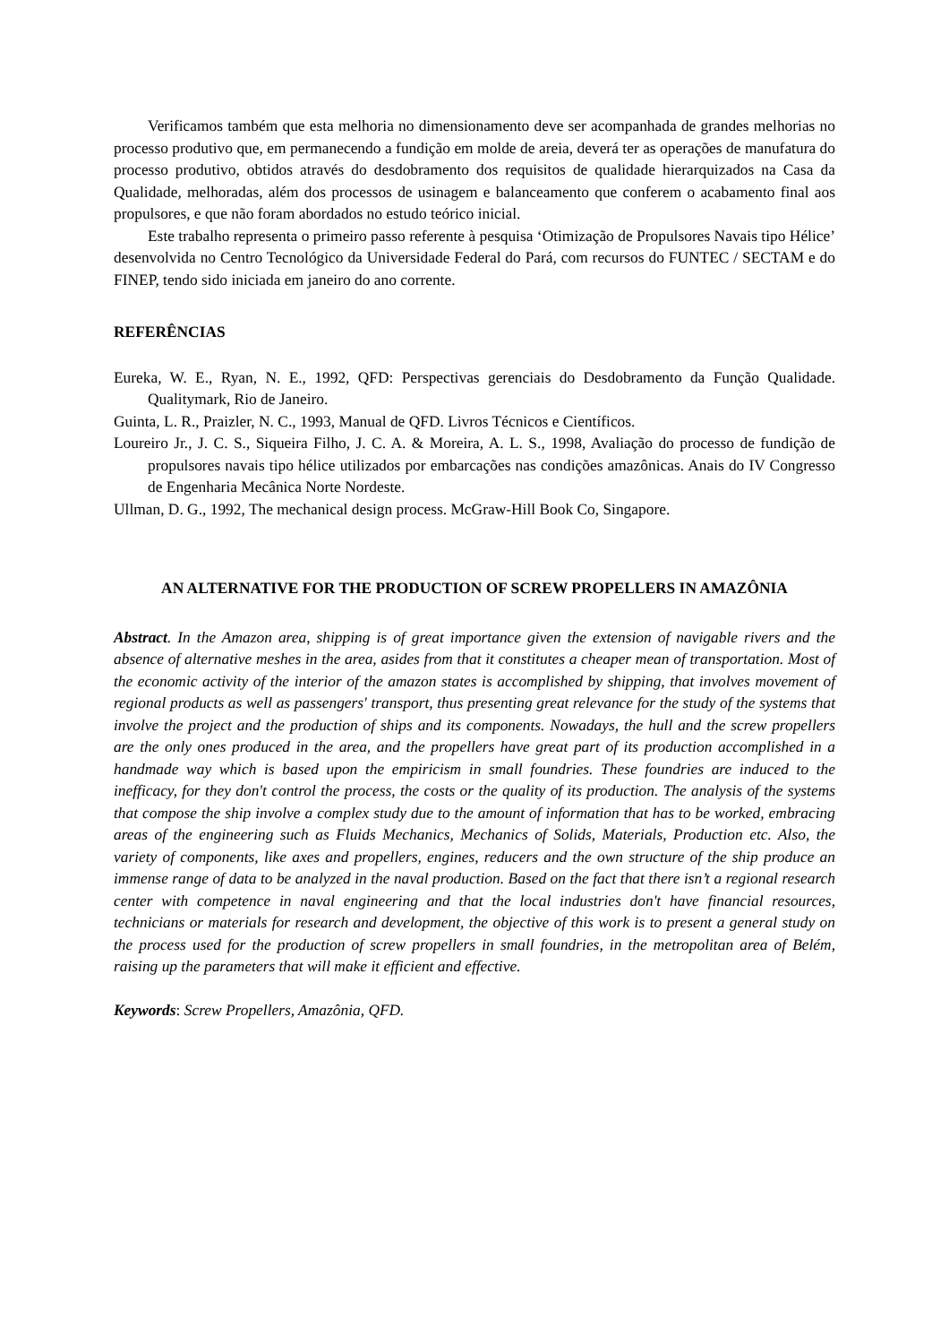Verificamos também que esta melhoria no dimensionamento deve ser acompanhada de grandes melhorias no processo produtivo que, em permanecendo a fundição em molde de areia, deverá ter as operações de manufatura do processo produtivo, obtidos através do desdobramento dos requisitos de qualidade hierarquizados na Casa da Qualidade, melhoradas, além dos processos de usinagem e balanceamento que conferem o acabamento final aos propulsores, e que não foram abordados no estudo teórico inicial.
Este trabalho representa o primeiro passo referente à pesquisa ‘Otimização de Propulsores Navais tipo Hélice’ desenvolvida no Centro Tecnológico da Universidade Federal do Pará, com recursos do FUNTEC / SECTAM e do FINEP, tendo sido iniciada em janeiro do ano corrente.
REFERÊNCIAS
Eureka, W. E., Ryan, N. E., 1992, QFD: Perspectivas gerenciais do Desdobramento da Função Qualidade. Qualitymark, Rio de Janeiro.
Guinta, L. R., Praizler, N. C., 1993, Manual de QFD. Livros Técnicos e Científicos.
Loureiro Jr., J. C. S., Siqueira Filho, J. C. A. & Moreira, A. L. S., 1998, Avaliação do processo de fundição de propulsores navais tipo hélice utilizados por embarcações nas condições amazônicas. Anais do IV Congresso de Engenharia Mecânica Norte Nordeste.
Ullman, D. G., 1992, The mechanical design process. McGraw-Hill Book Co, Singapore.
AN ALTERNATIVE FOR THE PRODUCTION OF SCREW PROPELLERS IN AMAZÔNIA
Abstract. In the Amazon area, shipping is of great importance given the extension of navigable rivers and the absence of alternative meshes in the area, asides from that it constitutes a cheaper mean of transportation. Most of the economic activity of the interior of the amazon states is accomplished by shipping, that involves movement of regional products as well as passengers' transport, thus presenting great relevance for the study of the systems that involve the project and the production of ships and its components. Nowadays, the hull and the screw propellers are the only ones produced in the area, and the propellers have great part of its production accomplished in a handmade way which is based upon the empiricism in small foundries. These foundries are induced to the inefficacy, for they don't control the process, the costs or the quality of its production. The analysis of the systems that compose the ship involve a complex study due to the amount of information that has to be worked, embracing areas of the engineering such as Fluids Mechanics, Mechanics of Solids, Materials, Production etc. Also, the variety of components, like axes and propellers, engines, reducers and the own structure of the ship produce an immense range of data to be analyzed in the naval production. Based on the fact that there isn’t a regional research center with competence in naval engineering and that the local industries don't have financial resources, technicians or materials for research and development, the objective of this work is to present a general study on the process used for the production of screw propellers in small foundries, in the metropolitan area of Belém, raising up the parameters that will make it efficient and effective.
Keywords: Screw Propellers, Amazônia, QFD.